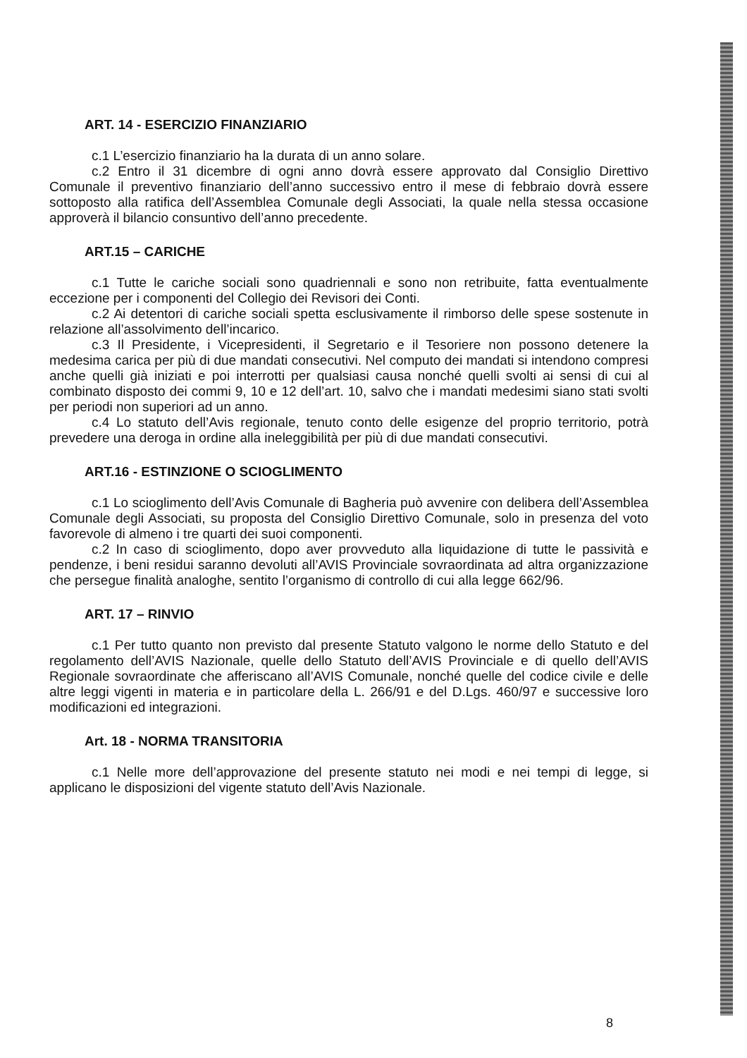ART. 14 - ESERCIZIO FINANZIARIO
c.1 L’esercizio finanziario ha la durata di un anno solare.
c.2 Entro il 31 dicembre di ogni anno dovrà essere approvato dal Consiglio Direttivo Comunale il preventivo finanziario dell’anno successivo entro il mese di febbraio dovrà essere sottoposto alla ratifica dell’Assemblea Comunale degli Associati, la quale nella stessa occasione approverà il bilancio consuntivo dell’anno precedente.
ART.15 – CARICHE
c.1 Tutte le cariche sociali sono quadriennali e sono non retribuite, fatta eventualmente eccezione per i componenti del Collegio dei Revisori dei Conti.
c.2 Ai detentori di cariche sociali spetta esclusivamente il rimborso delle spese sostenute in relazione all’assolvimento dell’incarico.
c.3 Il Presidente, i Vicepresidenti, il Segretario e il Tesoriere non possono detenere la medesima carica per più di due mandati consecutivi. Nel computo dei mandati si intendono compresi anche quelli già iniziati e poi interrotti per qualsiasi causa nonché quelli svolti ai sensi di cui al combinato disposto dei commi 9, 10 e 12 dell’art. 10, salvo che i mandati medesimi siano stati svolti per periodi non superiori ad un anno.
c.4 Lo statuto dell’Avis regionale, tenuto conto delle esigenze del proprio territorio, potrà prevedere una deroga in ordine alla ineleggibilità per più di due mandati consecutivi.
ART.16 - ESTINZIONE O SCIOGLIMENTO
c.1 Lo scioglimento dell’Avis Comunale di Bagheria può avvenire con delibera dell’Assemblea Comunale degli Associati, su proposta del Consiglio Direttivo Comunale, solo in presenza del voto favorevole di almeno i tre quarti dei suoi componenti.
c.2 In caso di scioglimento, dopo aver provveduto alla liquidazione di tutte le passività e pendenze, i beni residui saranno devoluti all’AVIS Provinciale sovraordinata ad altra organizzazione che persegue finalità analoghe, sentito l’organismo di controllo di cui alla legge 662/96.
ART. 17 – RINVIO
c.1 Per tutto quanto non previsto dal presente Statuto valgono le norme dello Statuto e del regolamento dell’AVIS Nazionale, quelle dello Statuto dell’AVIS Provinciale e di quello dell’AVIS Regionale sovraordinate che afferiscano all’AVIS Comunale, nonché quelle del codice civile e delle altre leggi vigenti in materia e in particolare della L. 266/91 e del D.Lgs. 460/97 e successive loro modificazioni ed integrazioni.
Art. 18 - NORMA TRANSITORIA
c.1 Nelle more dell’approvazione del presente statuto nei modi e nei tempi di legge, si applicano le disposizioni del vigente statuto dell’Avis Nazionale.
8